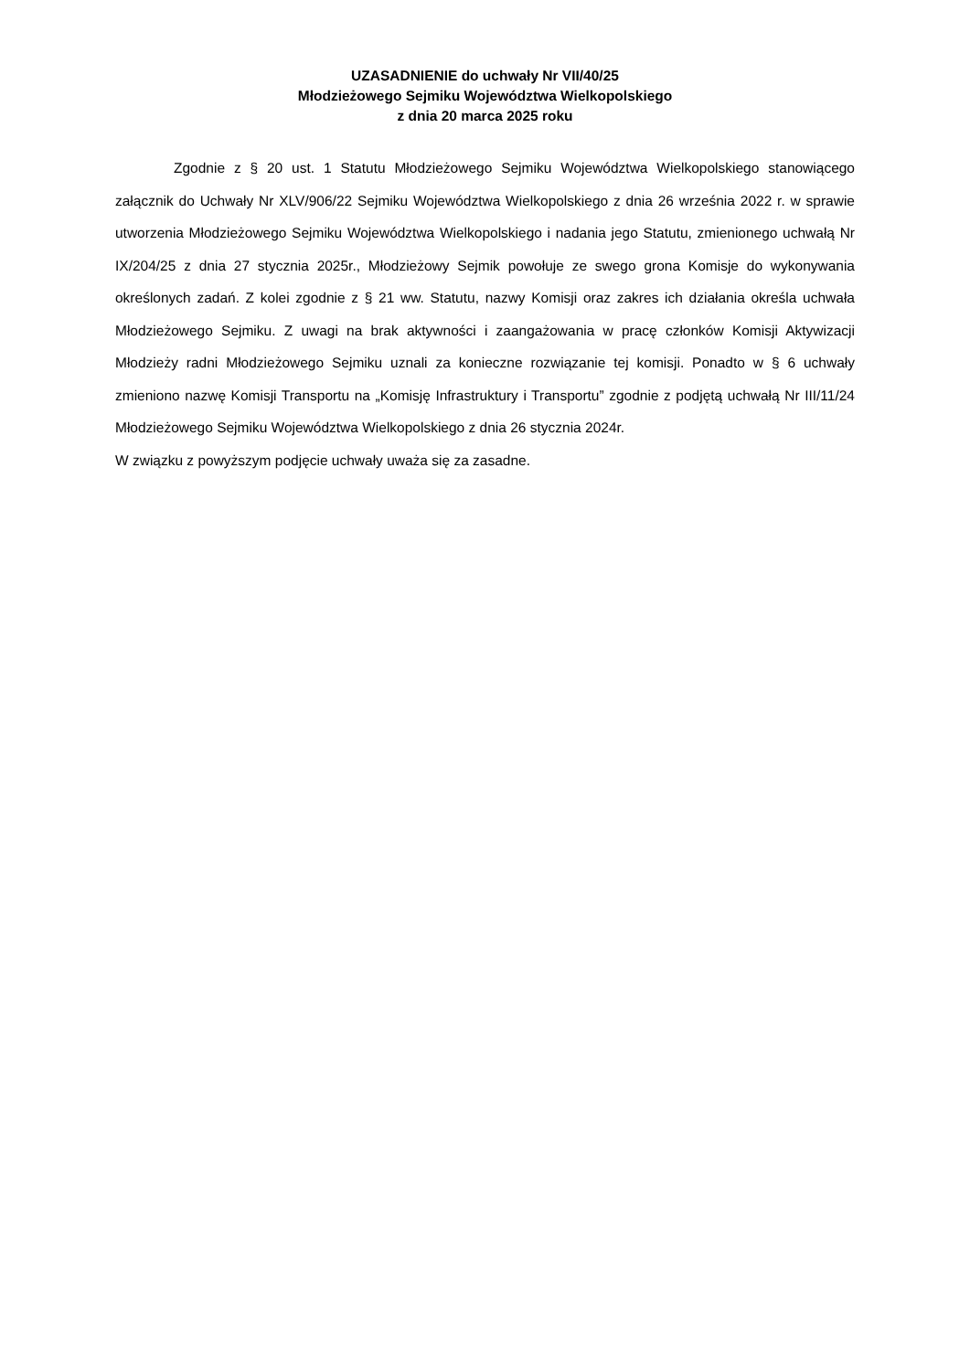UZASADNIENIE do uchwały Nr VII/40/25
Młodzieżowego Sejmiku Województwa Wielkopolskiego
z dnia 20 marca 2025 roku
Zgodnie z § 20 ust. 1 Statutu Młodzieżowego Sejmiku Województwa Wielkopolskiego stanowiącego załącznik do Uchwały Nr XLV/906/22 Sejmiku Województwa Wielkopolskiego z dnia 26 września 2022 r. w sprawie utworzenia Młodzieżowego Sejmiku Województwa Wielkopolskiego i nadania jego Statutu, zmienionego uchwałą Nr IX/204/25 z dnia 27 stycznia 2025r., Młodzieżowy Sejmik powołuje ze swego grona Komisje do wykonywania określonych zadań. Z kolei zgodnie z § 21 ww. Statutu, nazwy Komisji oraz zakres ich działania określa uchwała Młodzieżowego Sejmiku. Z uwagi na brak aktywności i zaangażowania w pracę członków Komisji Aktywizacji Młodzieży radni Młodzieżowego Sejmiku uznali za konieczne rozwiązanie tej komisji. Ponadto w § 6 uchwały zmieniono nazwę Komisji Transportu na „Komisję Infrastruktury i Transportu” zgodnie z podjętą uchwałą Nr III/11/24 Młodzieżowego Sejmiku Województwa Wielkopolskiego z dnia 26 stycznia 2024r.
W związku z powyższym podjęcie uchwały uważa się za zasadne.